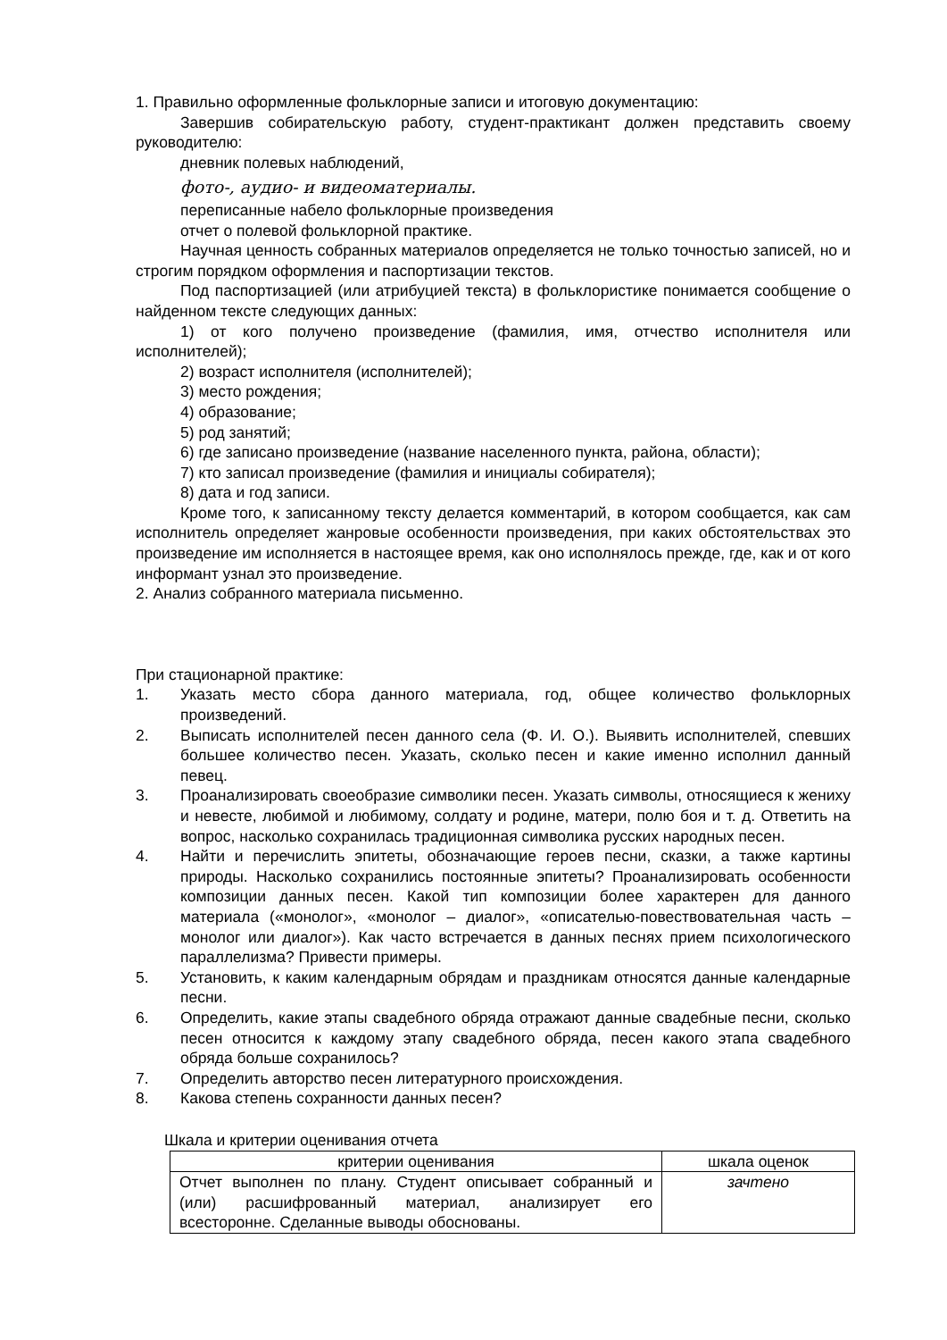1. Правильно оформленные фольклорные записи и итоговую документацию:
Завершив собирательскую работу, студент-практикант должен представить своему руководителю:
дневник полевых наблюдений,
фото-, аудио- и видеоматериалы.
переписанные набело фольклорные произведения
отчет о полевой фольклорной практике.
Научная ценность собранных материалов определяется не только точностью записей, но и строгим порядком оформления и паспортизации текстов.
Под паспортизацией (или атрибуцией текста) в фольклористике понимается сообщение о найденном тексте следующих данных:
1) от кого получено произведение (фамилия, имя, отчество исполнителя или исполнителей);
2) возраст исполнителя (исполнителей);
3) место рождения;
4) образование;
5) род занятий;
6) где записано произведение (название населенного пункта, района, области);
7) кто записал произведение (фамилия и инициалы собирателя);
8) дата и год записи.
Кроме того, к записанному тексту делается комментарий, в котором сообщается, как сам исполнитель определяет жанровые особенности произведения, при каких обстоятельствах это произведение им исполняется в настоящее время, как оно исполнялось прежде, где, как и от кого информант узнал это произведение.
2. Анализ собранного материала письменно.
При стационарной практике:
1. Указать место сбора данного материала, год, общее количество фольклорных произведений.
2. Выписать исполнителей песен данного села (Ф. И. О.). Выявить исполнителей, спевших большее количество песен. Указать, сколько песен и какие именно исполнил данный певец.
3. Проанализировать своеобразие символики песен. Указать символы, относящиеся к жениху и невесте, любимой и любимому, солдату и родине, матери, полю боя и т. д. Ответить на вопрос, насколько сохранилась традиционная символика русских народных песен.
4. Найти и перечислить эпитеты, обозначающие героев песни, сказки, а также картины природы. Насколько сохранились постоянные эпитеты? Проанализировать особенности композиции данных песен. Какой тип композиции более характерен для данного материала («монолог», «монолог – диалог», «описателью-повествовательная часть – монолог или диалог»). Как часто встречается в данных песнях прием психологического параллелизма? Привести примеры.
5. Установить, к каким календарным обрядам и праздникам относятся данные календарные песни.
6. Определить, какие этапы свадебного обряда отражают данные свадебные песни, сколько песен относится к каждому этапу свадебного обряда, песен какого этапа свадебного обряда больше сохранилось?
7. Определить авторство песен литературного происхождения.
8. Какова степень сохранности данных песен?
Шкала и критерии оценивания отчета
| критерии оценивания | шкала оценок |
| --- | --- |
| Отчет выполнен по плану. Студент описывает собранный и (или) расшифрованный материал, анализирует его всесторонне. Сделанные выводы обоснованы. | зачтено |